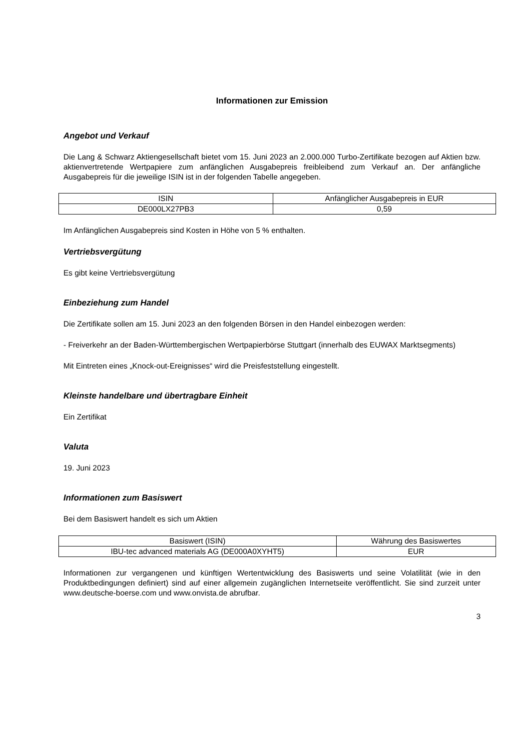Informationen zur Emission
Angebot und Verkauf
Die Lang & Schwarz Aktiengesellschaft bietet vom 15. Juni 2023 an 2.000.000 Turbo-Zertifikate bezogen auf Aktien bzw. aktienvertretende Wertpapiere zum anfänglichen Ausgabepreis freibleibend zum Verkauf an. Der anfängliche Ausgabepreis für die jeweilige ISIN ist in der folgenden Tabelle angegeben.
| ISIN | Anfänglicher Ausgabepreis in EUR |
| --- | --- |
| DE000LX27PB3 | 0,59 |
Im Anfänglichen Ausgabepreis sind Kosten in Höhe von 5 % enthalten.
Vertriebsvergütung
Es gibt keine Vertriebsvergütung
Einbeziehung zum Handel
Die Zertifikate sollen am 15. Juni 2023 an den folgenden Börsen in den Handel einbezogen werden:
- Freiverkehr an der Baden-Württembergischen Wertpapierbörse Stuttgart (innerhalb des EUWAX Marktsegments)
Mit Eintreten eines „Knock-out-Ereignisses“ wird die Preisfeststellung eingestellt.
Kleinste handelbare und übertragbare Einheit
Ein Zertifikat
Valuta
19. Juni 2023
Informationen zum Basiswert
Bei dem Basiswert handelt es sich um Aktien
| Basiswert (ISIN) | Währung des Basiswertes |
| --- | --- |
| IBU-tec advanced materials AG (DE000A0XYHT5) | EUR |
Informationen zur vergangenen und künftigen Wertentwicklung des Basiswerts und seine Volatilität (wie in den Produktbedingungen definiert) sind auf einer allgemein zugänglichen Internetseite veröffentlicht. Sie sind zurzeit unter www.deutsche-boerse.com und www.onvista.de abrufbar.
3